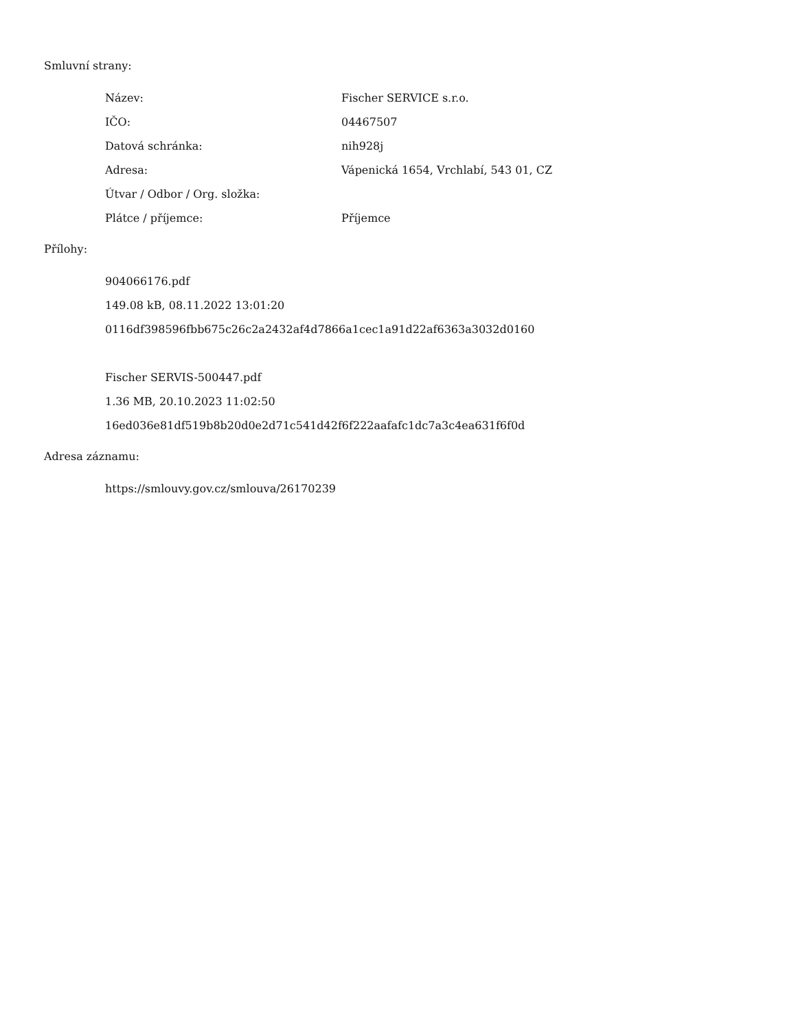Smluvní strany:
| Název: | Fischer SERVICE s.r.o. |
| IČO: | 04467507 |
| Datová schránka: | nih928j |
| Adresa: | Vápenická 1654, Vrchlabí, 543 01, CZ |
| Útvar / Odbor / Org. složka: | |
| Plátce / příjemce: | Příjemce |
Přílohy:
904066176.pdf
149.08 kB, 08.11.2022 13:01:20
0116df398596fbb675c26c2a2432af4d7866a1cec1a91d22af6363a3032d0160
Fischer SERVIS-500447.pdf
1.36 MB, 20.10.2023 11:02:50
16ed036e81df519b8b20d0e2d71c541d42f6f222aafafc1dc7a3c4ea631f6f0d
Adresa záznamu:
https://smlouvy.gov.cz/smlouva/26170239